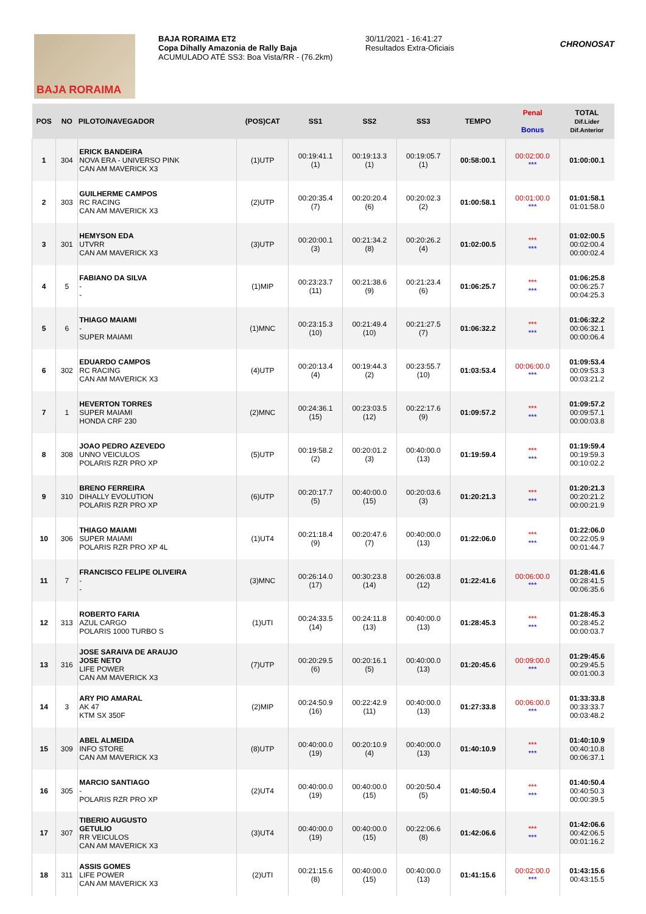BAJA RORAIMA
BAJA RORAIMA ET2
Copa Dihally Amazonia de Rally Baja
ACUMULADO ATÉ SS3: Boa Vista/RR - (76.2km)
30/11/2021 - 16:41:27
Resultados Extra-Oficiais
CHRONOSAT
| POS | NO | PILOTO/NAVEGADOR | (POS)CAT | SS1 | SS2 | SS3 | TEMPO | Penal Bonus | TOTAL Dif.Lider Dif.Anterior |
| --- | --- | --- | --- | --- | --- | --- | --- | --- | --- |
| 1 | 304 | ERICK BANDEIRA NOVA ERA - UNIVERSO PINK CAN AM MAVERICK X3 | (1)UTP | 00:19:41.1 (1) | 00:19:13.3 (1) | 00:19:05.7 (1) | 00:58:00.1 | 00:02:00.0 *** | 01:00:00.1 |
| 2 | 303 | GUILHERME CAMPOS RC RACING CAN AM MAVERICK X3 | (2)UTP | 00:20:35.4 (7) | 00:20:20.4 (6) | 00:20:02.3 (2) | 01:00:58.1 | 00:01:00.0 *** | 01:01:58.1 01:01:58.0 |
| 3 | 301 | HEMYSON EDA UTVRR CAN AM MAVERICK X3 | (3)UTP | 00:20:00.1 (3) | 00:21:34.2 (8) | 00:20:26.2 (4) | 01:02:00.5 | *** *** | 01:02:00.5 00:02:00.4 00:00:02.4 |
| 4 | 5 | FABIANO DA SILVA - - | (1)MIP | 00:23:23.7 (11) | 00:21:38.6 (9) | 00:21:23.4 (6) | 01:06:25.7 | *** *** | 01:06:25.8 00:06:25.7 00:04:25.3 |
| 5 | 6 | THIAGO MAIAMI - SUPER MAIAMI | (1)MNC | 00:23:15.3 (10) | 00:21:49.4 (10) | 00:21:27.5 (7) | 01:06:32.2 | *** *** | 01:06:32.2 00:06:32.1 00:00:06.4 |
| 6 | 302 | EDUARDO CAMPOS RC RACING CAN AM MAVERICK X3 | (4)UTP | 00:20:13.4 (4) | 00:19:44.3 (2) | 00:23:55.7 (10) | 01:03:53.4 | 00:06:00.0 *** | 01:09:53.4 00:09:53.3 00:03:21.2 |
| 7 | 1 | HEVERTON TORRES SUPER MAIAMI HONDA CRF 230 | (2)MNC | 00:24:36.1 (15) | 00:23:03.5 (12) | 00:22:17.6 (9) | 01:09:57.2 | *** *** | 01:09:57.2 00:09:57.1 00:00:03.8 |
| 8 | 308 | JOAO PEDRO AZEVEDO UNNO VEICULOS POLARIS RZR PRO XP | (5)UTP | 00:19:58.2 (2) | 00:20:01.2 (3) | 00:40:00.0 (13) | 01:19:59.4 | *** *** | 01:19:59.4 00:19:59.3 00:10:02.2 |
| 9 | 310 | BRENO FERREIRA DIHALLY EVOLUTION POLARIS RZR PRO XP | (6)UTP | 00:20:17.7 (5) | 00:40:00.0 (15) | 00:20:03.6 (3) | 01:20:21.3 | *** *** | 01:20:21.3 00:20:21.2 00:00:21.9 |
| 10 | 306 | THIAGO MAIAMI SUPER MAIAMI POLARIS RZR PRO XP 4L | (1)UT4 | 00:21:18.4 (9) | 00:20:47.6 (7) | 00:40:00.0 (13) | 01:22:06.0 | *** *** | 01:22:06.0 00:22:05.9 00:01:44.7 |
| 11 | 7 | FRANCISCO FELIPE OLIVEIRA - - | (3)MNC | 00:26:14.0 (17) | 00:30:23.8 (14) | 00:26:03.8 (12) | 01:22:41.6 | 00:06:00.0 *** | 01:28:41.6 00:28:41.5 00:06:35.6 |
| 12 | 313 | ROBERTO FARIA AZUL CARGO POLARIS 1000 TURBO S | (1)UTI | 00:24:33.5 (14) | 00:24:11.8 (13) | 00:40:00.0 (13) | 01:28:45.3 | *** *** | 01:28:45.3 00:28:45.2 00:00:03.7 |
| 13 | 316 | JOSE SARAIVA DE ARAUJO JOSE NETO LIFE POWER CAN AM MAVERICK X3 | (7)UTP | 00:20:29.5 (6) | 00:20:16.1 (5) | 00:40:00.0 (13) | 01:20:45.6 | 00:09:00.0 *** | 01:29:45.6 00:29:45.5 00:01:00.3 |
| 14 | 3 | ARY PIO AMARAL AK 47 KTM SX 350F | (2)MIP | 00:24:50.9 (16) | 00:22:42.9 (11) | 00:40:00.0 (13) | 01:27:33.8 | 00:06:00.0 *** | 01:33:33.8 00:33:33.7 00:03:48.2 |
| 15 | 309 | ABEL ALMEIDA INFO STORE CAN AM MAVERICK X3 | (8)UTP | 00:40:00.0 (19) | 00:20:10.9 (4) | 00:40:00.0 (13) | 01:40:10.9 | *** *** | 01:40:10.9 00:40:10.8 00:06:37.1 |
| 16 | 305 | MARCIO SANTIAGO - POLARIS RZR PRO XP | (2)UT4 | 00:40:00.0 (19) | 00:40:00.0 (15) | 00:20:50.4 (5) | 01:40:50.4 | *** *** | 01:40:50.4 00:40:50.3 00:00:39.5 |
| 17 | 307 | TIBERIO AUGUSTO GETULIO RR VEICULOS CAN AM MAVERICK X3 | (3)UT4 | 00:40:00.0 (19) | 00:40:00.0 (15) | 00:22:06.6 (8) | 01:42:06.6 | *** *** | 01:42:06.6 00:42:06.5 00:01:16.2 |
| 18 | 311 | ASSIS GOMES LIFE POWER CAN AM MAVERICK X3 | (2)UTI | 00:21:15.6 (8) | 00:40:00.0 (15) | 00:40:00.0 (13) | 01:41:15.6 | 00:02:00.0 *** | 01:43:15.6 00:43:15.5 |